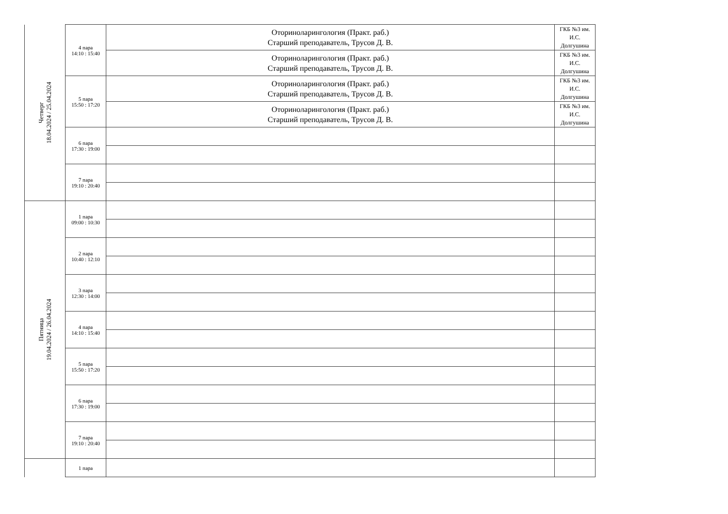| Четверг 18.04.2024 / 25.04.2024 | 4 пара 14:10 : 15:40 | Оториноларингология (Практ. раб.) Старший преподаватель, Трусов Д. В. | ГКБ №3 им. И.С. Долгушина |
| | | Оториноларингология (Практ. раб.) Старший преподаватель, Трусов Д. В. | ГКБ №3 им. И.С. Долгушина |
| | 5 пара 15:50 : 17:20 | Оториноларингология (Практ. раб.) Старший преподаватель, Трусов Д. В. | ГКБ №3 им. И.С. Долгушина |
| | | Оториноларингология (Практ. раб.) Старший преподаватель, Трусов Д. В. | ГКБ №3 им. И.С. Долгушина |
| | 6 пара 17:30 : 19:00 | | |
| | 7 пара 19:10 : 20:40 | | |
| Пятница 19.04.2024 / 26.04.2024 | 1 пара 09:00 : 10:30 | | |
| | 2 пара 10:40 : 12:10 | | |
| | 3 пара 12:30 : 14:00 | | |
| | 4 пара 14:10 : 15:40 | | |
| | 5 пара 15:50 : 17:20 | | |
| | 6 пара 17:30 : 19:00 | | |
| | 7 пара 19:10 : 20:40 | | |
| | 1 пара | | |